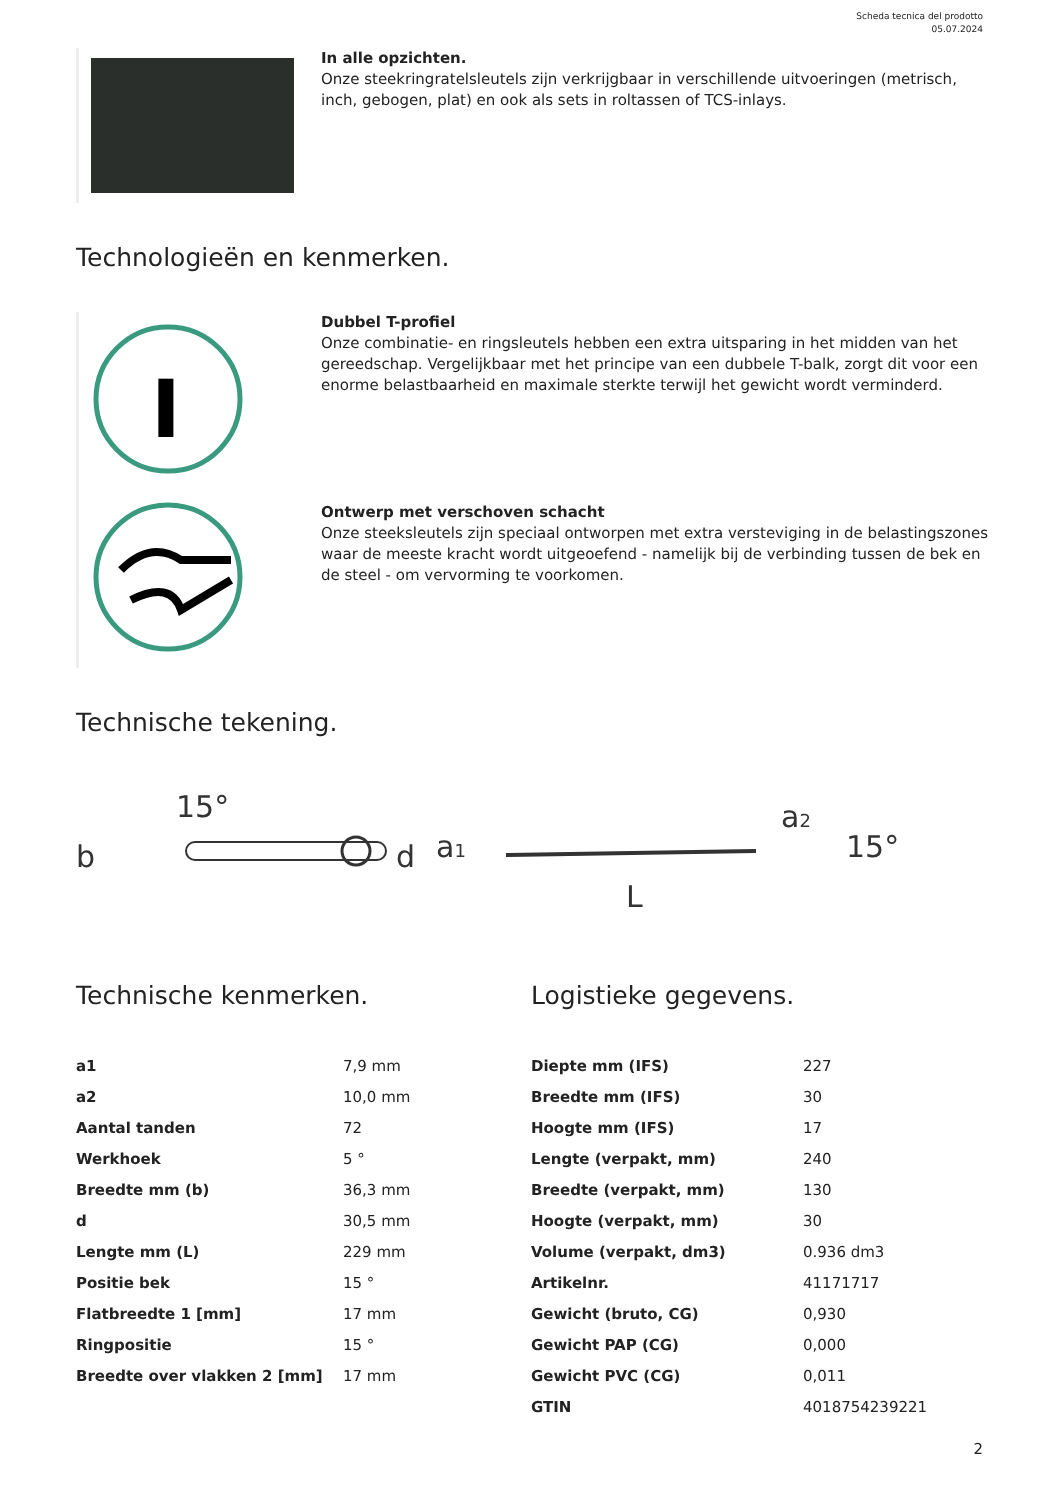Scheda tecnica del prodotto
05.07.2024
In alle opzichten.
Onze steekringratelsleutels zijn verkrijgbaar in verschillende uitvoeringen (metrisch, inch, gebogen, plat) en ook als sets in roltassen of TCS-inlays.
Technologieën en kenmerken.
I
Dubbel T-profiel
Onze combinatie- en ringsleutels hebben een extra uitsparing in het midden van het gereedschap. Vergelijkbaar met het principe van een dubbele T-balk, zorgt dit voor een enorme belastbaarheid en maximale sterkte terwijl het gewicht wordt verminderd.
Ontwerp met verschoven schacht
Onze steeksleutels zijn speciaal ontworpen met extra versteviging in de belastingszones waar de meeste kracht wordt uitgeoefend - namelijk bij de verbinding tussen de bek en de steel - om vervorming te voorkomen.
Technische tekening.
b
15°
d
a1
L
a2
15°
Technische kenmerken.
| a1 | 7,9 mm |
| a2 | 10,0 mm |
| Aantal tanden | 72 |
| Werkhoek | 5 ° |
| Breedte mm (b) | 36,3 mm |
| d | 30,5 mm |
| Lengte mm (L) | 229 mm |
| Positie bek | 15 ° |
| Flatbreedte 1 [mm] | 17 mm |
| Ringpositie | 15 ° |
| Breedte over vlakken 2 [mm] | 17 mm |
Logistieke gegevens.
| Diepte mm (IFS) | 227 |
| Breedte mm (IFS) | 30 |
| Hoogte mm (IFS) | 17 |
| Lengte (verpakt, mm) | 240 |
| Breedte (verpakt, mm) | 130 |
| Hoogte (verpakt, mm) | 30 |
| Volume (verpakt, dm3) | 0.936 dm3 |
| Artikelnr. | 41171717 |
| Gewicht (bruto, CG) | 0,930 |
| Gewicht PAP (CG) | 0,000 |
| Gewicht PVC (CG) | 0,011 |
| GTIN | 4018754239221 |
2